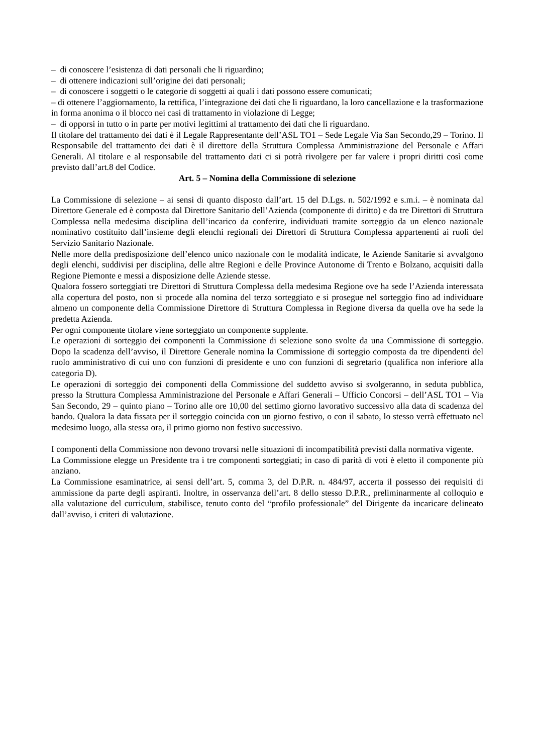– di conoscere l’esistenza di dati personali che li riguardino;
– di ottenere indicazioni sull’origine dei dati personali;
– di conoscere i soggetti o le categorie di soggetti ai quali i dati possono essere comunicati;
– di ottenere l’aggiornamento, la rettifica, l’integrazione dei dati che li riguardano, la loro cancellazione e la trasformazione in forma anonima o il blocco nei casi di trattamento in violazione di Legge;
– di opporsi in tutto o in parte per motivi legittimi al trattamento dei dati che li riguardano.
Il titolare del trattamento dei dati è il Legale Rappresentante dell’ASL TO1 – Sede Legale Via San Secondo,29 – Torino. Il Responsabile del trattamento dei dati è il direttore della Struttura Complessa Amministrazione del Personale e Affari Generali. Al titolare e al responsabile del trattamento dati ci si potrà rivolgere per far valere i propri diritti così come previsto dall’art.8 del Codice.
Art. 5 – Nomina della Commissione di selezione
La Commissione di selezione – ai sensi di quanto disposto dall’art. 15 del D.Lgs. n. 502/1992 e s.m.i. – è nominata dal Direttore Generale ed è composta dal Direttore Sanitario dell’Azienda (componente di diritto) e da tre Direttori di Struttura Complessa nella medesima disciplina dell’incarico da conferire, individuati tramite sorteggio da un elenco nazionale nominativo costituito dall’insieme degli elenchi regionali dei Direttori di Struttura Complessa appartenenti ai ruoli del Servizio Sanitario Nazionale.
Nelle more della predisposizione dell’elenco unico nazionale con le modalità indicate, le Aziende Sanitarie si avvalgono degli elenchi, suddivisi per disciplina, delle altre Regioni e delle Province Autonome di Trento e Bolzano, acquisiti dalla Regione Piemonte e messi a disposizione delle Aziende stesse.
Qualora fossero sorteggiati tre Direttori di Struttura Complessa della medesima Regione ove ha sede l’Azienda interessata alla copertura del posto, non si procede alla nomina del terzo sorteggiato e si prosegue nel sorteggio fino ad individuare almeno un componente della Commissione Direttore di Struttura Complessa in Regione diversa da quella ove ha sede la predetta Azienda.
Per ogni componente titolare viene sorteggiato un componente supplente.
Le operazioni di sorteggio dei componenti la Commissione di selezione sono svolte da una Commissione di sorteggio. Dopo la scadenza dell’avviso, il Direttore Generale nomina la Commissione di sorteggio composta da tre dipendenti del ruolo amministrativo di cui uno con funzioni di presidente e uno con funzioni di segretario (qualifica non inferiore alla categoria D).
Le operazioni di sorteggio dei componenti della Commissione del suddetto avviso si svolgeranno, in seduta pubblica, presso la Struttura Complessa Amministrazione del Personale e Affari Generali – Ufficio Concorsi – dell’ASL TO1 – Via San Secondo, 29 – quinto piano – Torino alle ore 10,00 del settimo giorno lavorativo successivo alla data di scadenza del bando. Qualora la data fissata per il sorteggio coincida con un giorno festivo, o con il sabato, lo stesso verrà effettuato nel medesimo luogo, alla stessa ora, il primo giorno non festivo successivo.
I componenti della Commissione non devono trovarsi nelle situazioni di incompatibilità previsti dalla normativa vigente.
La Commissione elegge un Presidente tra i tre componenti sorteggiati; in caso di parità di voti è eletto il componente più anziano.
La Commissione esaminatrice, ai sensi dell’art. 5, comma 3, del D.P.R. n. 484/97, accerta il possesso dei requisiti di ammissione da parte degli aspiranti. Inoltre, in osservanza dell’art. 8 dello stesso D.P.R., preliminarmente al colloquio e alla valutazione del curriculum, stabilisce, tenuto conto del “profilo professionale” del Dirigente da incaricare delineato dall’avviso, i criteri di valutazione.